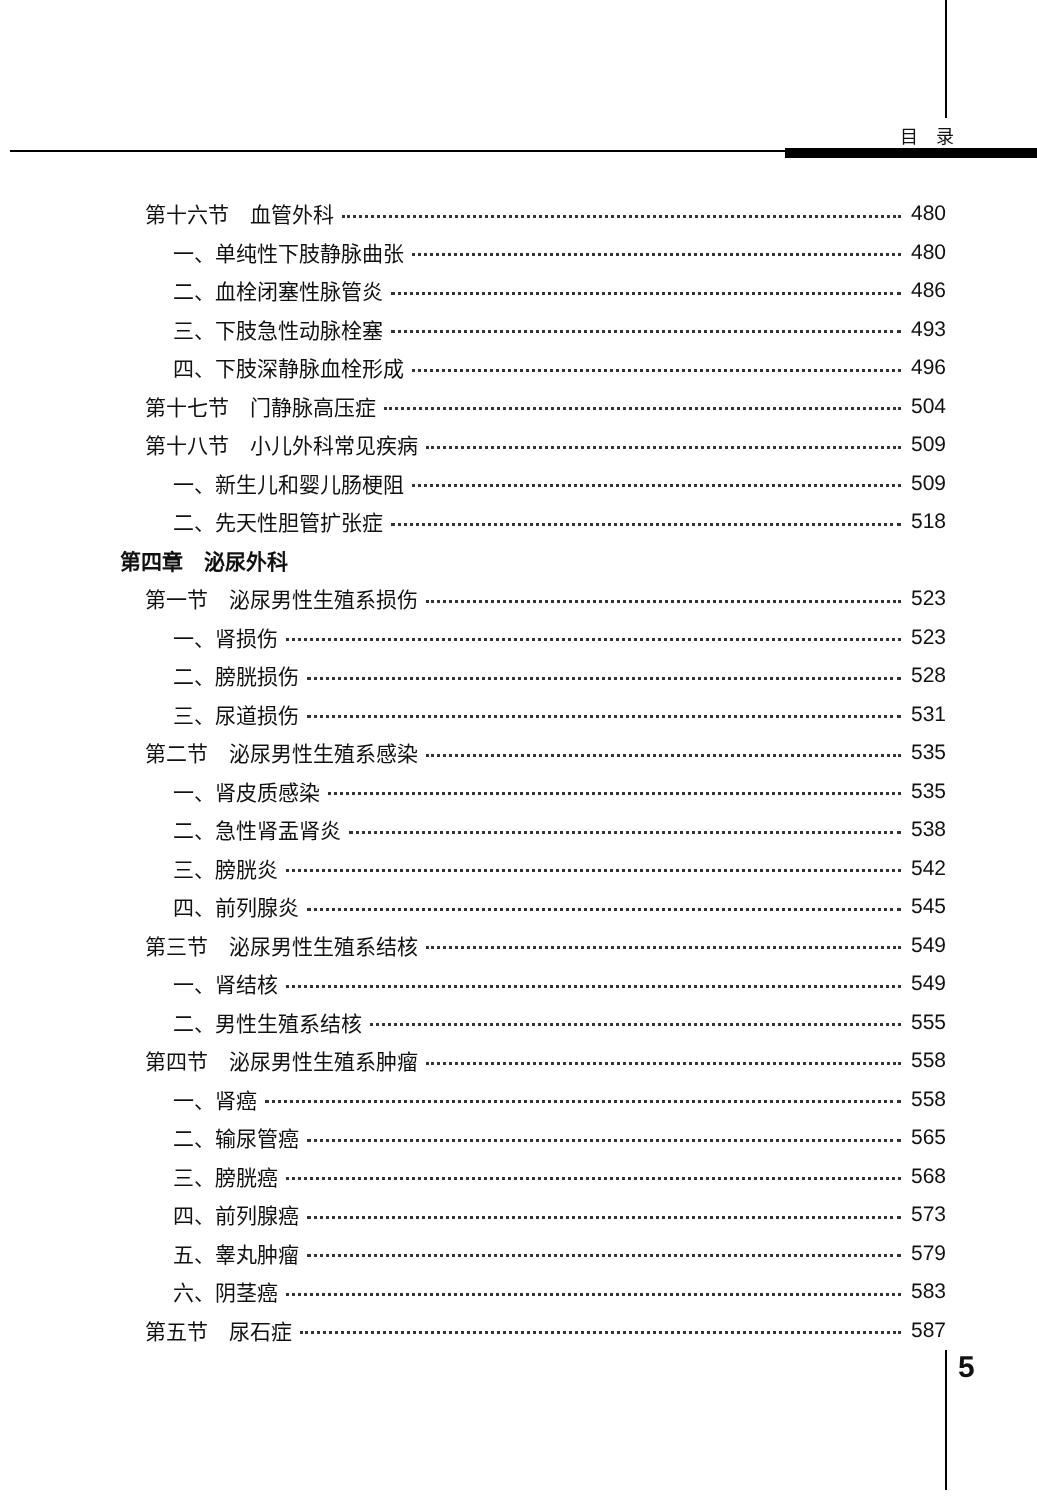目　录
第十六节　血管外科 480
一、单纯性下肢静脉曲张 480
二、血栓闭塞性脉管炎 486
三、下肢急性动脉栓塞 493
四、下肢深静脉血栓形成 496
第十七节　门静脉高压症 504
第十八节　小儿外科常见疾病 509
一、新生儿和婴儿肠梗阻 509
二、先天性胆管扩张症 518
第四章　泌尿外科
第一节　泌尿男性生殖系损伤 523
一、肾损伤 523
二、膀胱损伤 528
三、尿道损伤 531
第二节　泌尿男性生殖系感染 535
一、肾皮质感染 535
二、急性肾盂肾炎 538
三、膀胱炎 542
四、前列腺炎 545
第三节　泌尿男性生殖系结核 549
一、肾结核 549
二、男性生殖系结核 555
第四节　泌尿男性生殖系肿瘤 558
一、肾癌 558
二、输尿管癌 565
三、膀胱癌 568
四、前列腺癌 573
五、睾丸肿瘤 579
六、阴茎癌 583
第五节　尿石症 587
5